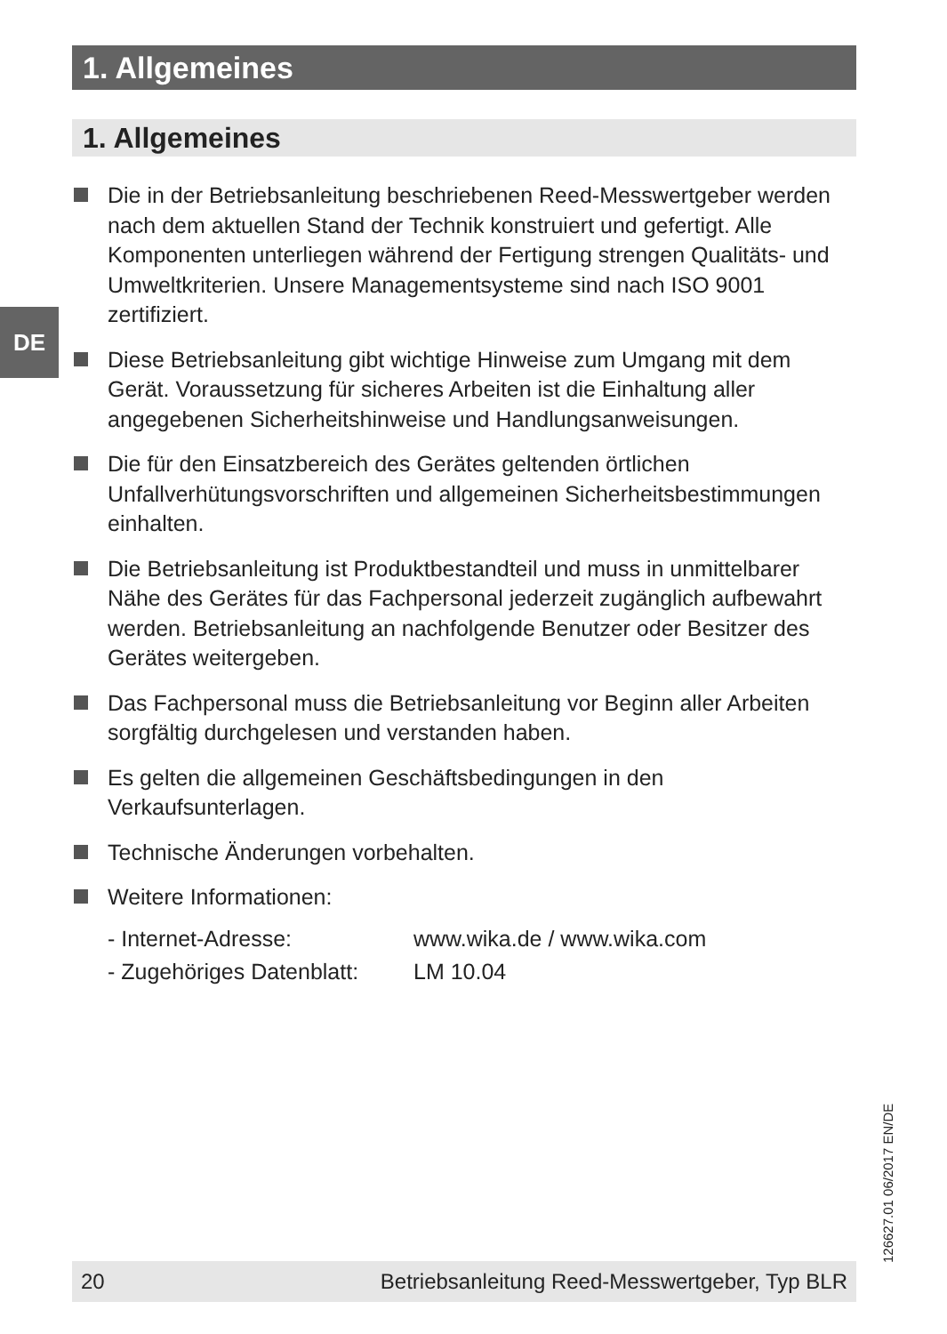1. Allgemeines
1. Allgemeines
DE
Die in der Betriebsanleitung beschriebenen Reed-Messwertgeber werden nach dem aktuellen Stand der Technik konstruiert und gefertigt. Alle Komponenten unterliegen während der Fertigung strengen Qualitäts- und Umweltkriterien. Unsere Managementsysteme sind nach ISO 9001 zertifiziert.
Diese Betriebsanleitung gibt wichtige Hinweise zum Umgang mit dem Gerät. Voraussetzung für sicheres Arbeiten ist die Einhaltung aller angegebenen Sicherheitshinweise und Handlungsanweisungen.
Die für den Einsatzbereich des Gerätes geltenden örtlichen Unfallverhütungsvorschriften und allgemeinen Sicherheitsbestimmungen einhalten.
Die Betriebsanleitung ist Produktbestandteil und muss in unmittelbarer Nähe des Gerätes für das Fachpersonal jederzeit zugänglich aufbewahrt werden. Betriebsanleitung an nachfolgende Benutzer oder Besitzer des Gerätes weitergeben.
Das Fachpersonal muss die Betriebsanleitung vor Beginn aller Arbeiten sorgfältig durchgelesen und verstanden haben.
Es gelten die allgemeinen Geschäftsbedingungen in den Verkaufsunterlagen.
Technische Änderungen vorbehalten.
Weitere Informationen:
| - Internet-Adresse: | www.wika.de / www.wika.com |
| - Zugehöriges Datenblatt: | LM 10.04 |
126627.01 06/2017 EN/DE
20 Betriebsanleitung Reed-Messwertgeber, Typ BLR